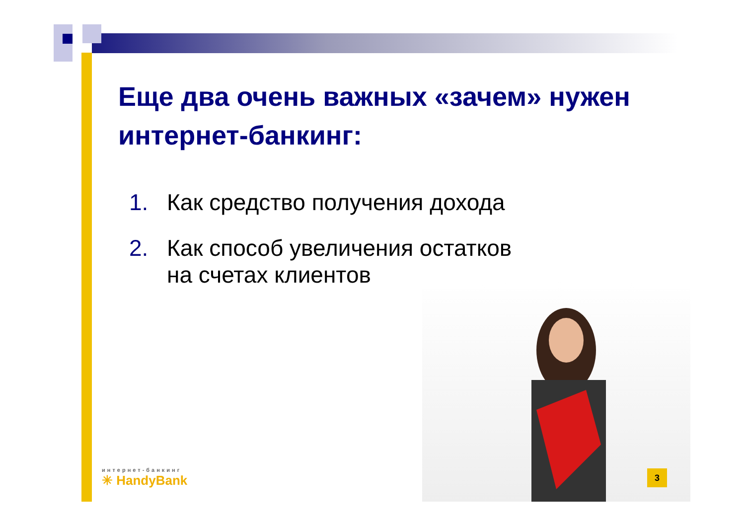Еще два очень важных «зачем» нужен интернет-банкинг:
1. Как средство получения дохода
2. Как способ увеличения остатков
на счетах клиентов
интернет-банкинг
✳ HandyBank
3